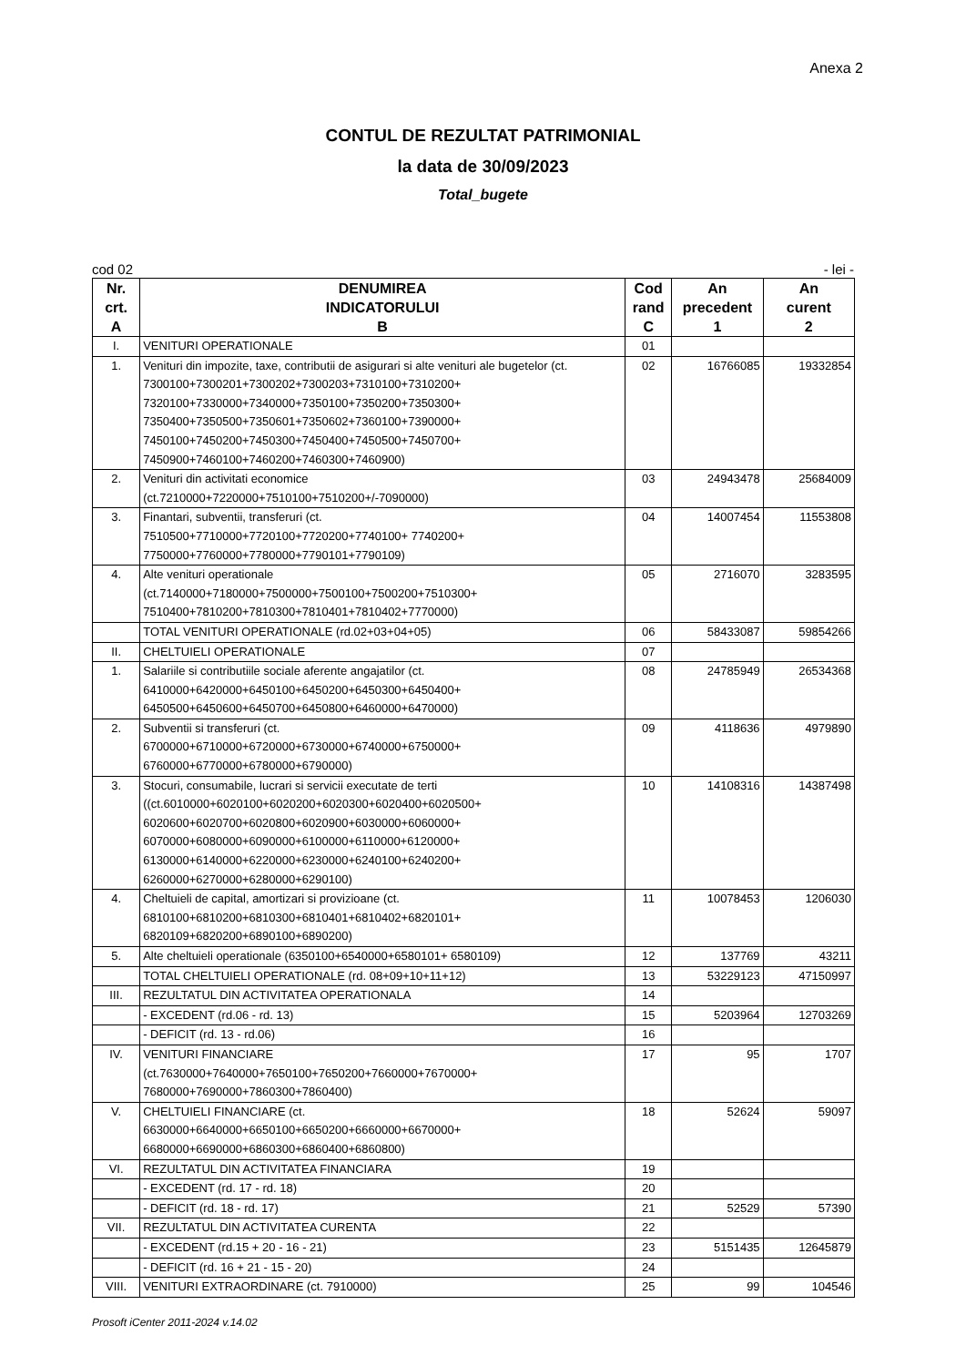Anexa 2
CONTUL DE REZULTAT PATRIMONIAL
la data de 30/09/2023
Total_bugete
cod 02 - lei -
| Nr. crt. A | DENUMIREA INDICATORULUI B | Cod rand C | An precedent 1 | An curent 2 |
| --- | --- | --- | --- | --- |
| I. | VENITURI OPERATIONALE | 01 | | |
| 1. | Venituri din impozite, taxe, contributii de asigurari si alte venituri ale bugetelor (ct. 7300100+7300201+7300202+7300203+7310100+7310200+ 7320100+7330000+7340000+7350100+7350200+7350300+ 7350400+7350500+7350601+7350602+7360100+7390000+ 7450100+7450200+7450300+7450400+7450500+7450700+ 7450900+7460100+7460200+7460300+7460900) | 02 | 16766085 | 19332854 |
| 2. | Venituri din activitati economice (ct.7210000+7220000+7510100+7510200+/-7090000) | 03 | 24943478 | 25684009 |
| 3. | Finantari, subventii, transferuri (ct. 7510500+7710000+7720100+7720200+7740100+ 7740200+ 7750000+7760000+7780000+7790101+7790109) | 04 | 14007454 | 11553808 |
| 4. | Alte venituri operationale (ct.7140000+7180000+7500000+7500100+7500200+7510300+ 7510400+7810200+7810300+7810401+7810402+7770000) | 05 | 2716070 | 3283595 |
| | TOTAL VENITURI OPERATIONALE (rd.02+03+04+05) | 06 | 58433087 | 59854266 |
| II. | CHELTUIELI OPERATIONALE | 07 | | |
| 1. | Salariile si contributiile sociale aferente angajatilor (ct. 6410000+6420000+6450100+6450200+6450300+6450400+ 6450500+6450600+6450700+6450800+6460000+6470000) | 08 | 24785949 | 26534368 |
| 2. | Subventii si transferuri (ct. 6700000+6710000+6720000+6730000+6740000+6750000+ 6760000+6770000+6780000+6790000) | 09 | 4118636 | 4979890 |
| 3. | Stocuri, consumabile, lucrari si servicii executate de terti ((ct.6010000+6020100+6020200+6020300+6020400+6020500+ 6020600+6020700+6020800+6020900+6030000+6060000+ 6070000+6080000+6090000+6100000+6110000+6120000+ 6130000+6140000+6220000+6230000+6240100+6240200+ 6260000+6270000+6280000+6290100) | 10 | 14108316 | 14387498 |
| 4. | Cheltuieli de capital, amortizari si provizioane (ct. 6810100+6810200+6810300+6810401+6810402+6820101+ 6820109+6820200+6890100+6890200) | 11 | 10078453 | 1206030 |
| 5. | Alte cheltuieli operationale (6350100+6540000+6580101+ 6580109) | 12 | 137769 | 43211 |
| | TOTAL CHELTUIELI OPERATIONALE (rd. 08+09+10+11+12) | 13 | 53229123 | 47150997 |
| III. | REZULTATUL DIN ACTIVITATEA OPERATIONALA | 14 | | |
| | - EXCEDENT (rd.06 - rd. 13) | 15 | 5203964 | 12703269 |
| | - DEFICIT (rd. 13 - rd.06) | 16 | | |
| IV. | VENITURI FINANCIARE (ct.7630000+7640000+7650100+7650200+7660000+7670000+ 7680000+7690000+7860300+7860400) | 17 | 95 | 1707 |
| V. | CHELTUIELI FINANCIARE (ct. 6630000+6640000+6650100+6650200+6660000+6670000+ 6680000+6690000+6860300+6860400+6860800) | 18 | 52624 | 59097 |
| VI. | REZULTATUL DIN ACTIVITATEA FINANCIARA | 19 | | |
| | - EXCEDENT (rd. 17 - rd. 18) | 20 | | |
| | - DEFICIT (rd. 18 - rd. 17) | 21 | 52529 | 57390 |
| VII. | REZULTATUL DIN ACTIVITATEA CURENTA | 22 | | |
| | - EXCEDENT (rd.15 + 20 - 16 - 21) | 23 | 5151435 | 12645879 |
| | - DEFICIT (rd. 16 + 21 - 15 - 20) | 24 | | |
| VIII. | VENITURI EXTRAORDINARE (ct. 7910000) | 25 | 99 | 104546 |
Prosoft iCenter 2011-2024 v.14.02